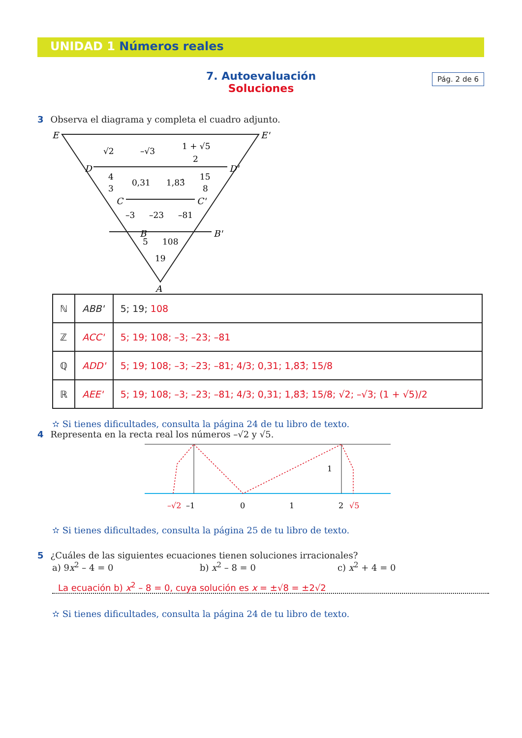UNIDAD 1 Números reales
Pág. 2 de 6
7. Autoevaluación
Soluciones
3 Observa el diagrama y completa el cuadro adjunto.
E
E'
D
D'
C
C'
B
B'
A
√2
–√3
1 + √5
2
4
3
0,31
1,83̂
15
8
–3
–23
–81
5
108
19
| ℕ | ABB' | 5; 19; 108 |
| ℤ | ACC' | 5; 19; 108; –3; –23; –81 |
| ℚ | ADD' | 5; 19; 108; –3; –23; –81; 4/3; 0,31; 1,83̂; 15/8 |
| ℝ | AEE' | 5; 19; 108; –3; –23; –81; 4/3; 0,31; 1,83̂; 15/8; √2; –√3; (1 + √5)/2 |
✫ Si tienes dificultades, consulta la página 24 de tu libro de texto.
4 Representa en la recta real los números –√2 y √5.
1
–√2
–1
0
1
2
√5
✫ Si tienes dificultades, consulta la página 25 de tu libro de texto.
5 ¿Cuáles de las siguientes ecuaciones tienen soluciones irracionales?
a) 9x<sup>2</sup> – 4 = 0 b) x<sup>2</sup> – 8 = 0 c) x<sup>2</sup> + 4 = 0
La ecuación b) x<sup>2</sup> – 8 = 0, cuya solución es x = ±√8 = ±2√2
✫ Si tienes dificultades, consulta la página 24 de tu libro de texto.